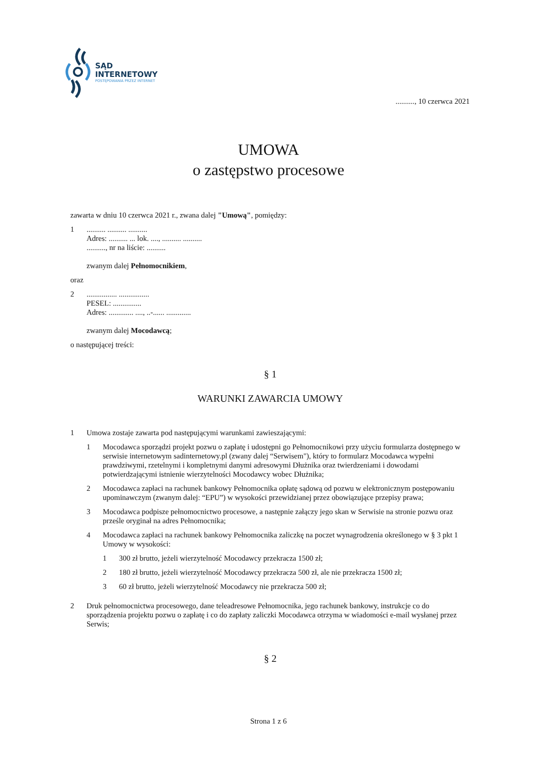SĄD
INTERNETOWY
POSTĘPOWANIA PRZEZ INTERNET
.........., 10 czerwca 2021
UMOWA
o zastępstwo procesowe
zawarta w dniu 10 czerwca 2021 r., zwana dalej "Umową", pomiędzy:
1.......... .......... ..........
Adres: .......... ... lok. ...., .......... ..........
.........., nr na liście: ..........
zwanym dalej Pełnomocnikiem,
oraz
2................ ................
PESEL: ...............
Adres: ............. ...., ..-...... .............
zwanym dalej Mocodawcą;
o następującej treści:
§ 1
WARUNKI ZAWARCIA UMOWY
1 Umowa zostaje zawarta pod następującymi warunkami zawieszającymi:
1 Mocodawca sporządzi projekt pozwu o zapłatę i udostępni go Pełnomocnikowi przy użyciu formularza dostępnego w serwisie internetowym sadinternetowy.pl (zwany dalej “Serwisem"), który to formularz Mocodawca wypełni prawdziwymi, rzetelnymi i kompletnymi danymi adresowymi Dłużnika oraz twierdzeniami i dowodami potwierdzającymi istnienie wierzytelności Mocodawcy wobec Dłużnika;
2 Mocodawca zapłaci na rachunek bankowy Pełnomocnika opłatę sądową od pozwu w elektronicznym postępowaniu upominawczym (zwanym dalej: “EPU”) w wysokości przewidzianej przez obowiązujące przepisy prawa;
3 Mocodawca podpisze pełnomocnictwo procesowe, a następnie załączy jego skan w Serwisie na stronie pozwu oraz prześle oryginał na adres Pełnomocnika;
4 Mocodawca zapłaci na rachunek bankowy Pełnomocnika zaliczkę na poczet wynagrodzenia określonego w § 3 pkt 1 Umowy w wysokości:
1 300 zł brutto, jeżeli wierzytelność Mocodawcy przekracza 1500 zł;
2 180 zł brutto, jeżeli wierzytelność Mocodawcy przekracza 500 zł, ale nie przekracza 1500 zł;
3 60 zł brutto, jeżeli wierzytelność Mocodawcy nie przekracza 500 zł;
2 Druk pełnomocnictwa procesowego, dane teleadresowe Pełnomocnika, jego rachunek bankowy, instrukcje co do sporządzenia projektu pozwu o zapłatę i co do zapłaty zaliczki Mocodawca otrzyma w wiadomości e-mail wysłanej przez Serwis;
§ 2
Strona 1 z 6